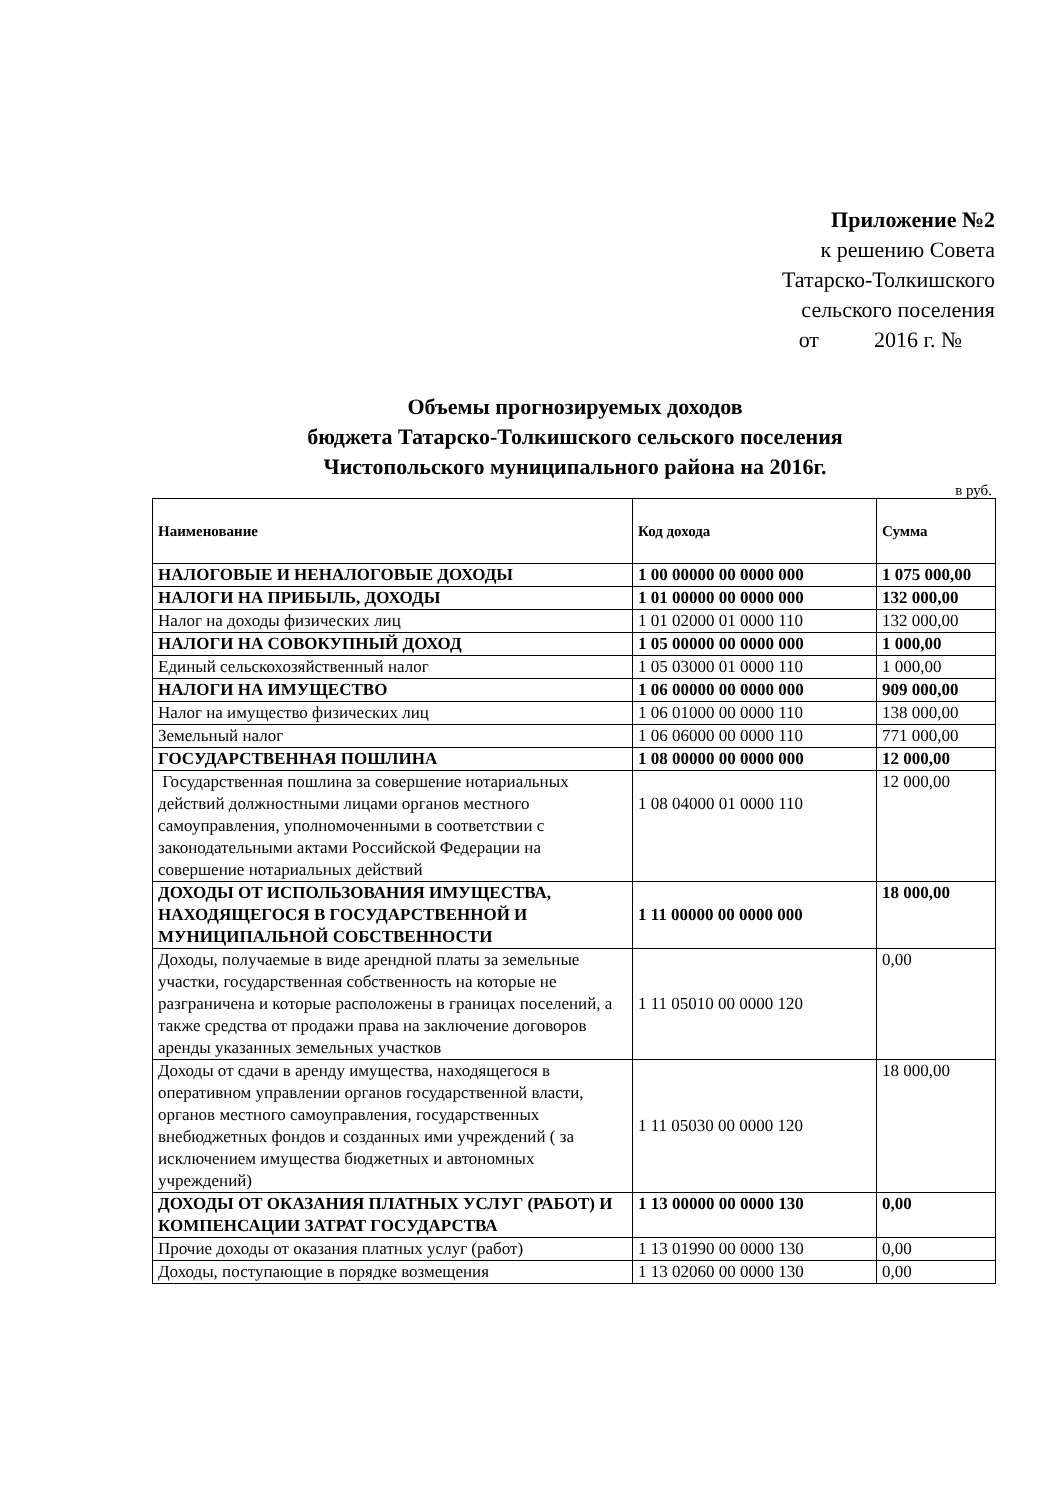Приложение №2
к решению Совета
Татарско-Толкишского
сельского поселения
от 2016 г. №
Объемы прогнозируемых доходов
бюджета Татарско-Толкишского сельского поселения
Чистопольского муниципального района на 2016г.
в руб.
| Наименование | Код дохода | Сумма |
| --- | --- | --- |
| НАЛОГОВЫЕ И НЕНАЛОГОВЫЕ ДОХОДЫ | 1 00 00000 00 0000 000 | 1 075 000,00 |
| НАЛОГИ НА ПРИБЫЛЬ, ДОХОДЫ | 1 01 00000 00 0000 000 | 132 000,00 |
| Налог на доходы физических лиц | 1 01 02000 01 0000 110 | 132 000,00 |
| НАЛОГИ НА СОВОКУПНЫЙ ДОХОД | 1 05 00000 00 0000 000 | 1 000,00 |
| Единый сельскохозяйственный налог | 1 05 03000 01 0000 110 | 1 000,00 |
| НАЛОГИ НА ИМУЩЕСТВО | 1 06 00000 00 0000 000 | 909 000,00 |
| Налог на имущество физических лиц | 1 06 01000 00 0000 110 | 138 000,00 |
| Земельный налог | 1 06 06000 00 0000 110 | 771 000,00 |
| ГОСУДАРСТВЕННАЯ ПОШЛИНА | 1 08 00000 00 0000 000 | 12 000,00 |
| Государственная пошлина за совершение нотариальных действий должностными лицами органов местного самоуправления, уполномоченными в соответствии с законодательными актами Российской Федерации на совершение нотариальных действий | 1 08 04000 01 0000 110 | 12 000,00 |
| ДОХОДЫ ОТ ИСПОЛЬЗОВАНИЯ ИМУЩЕСТВА, НАХОДЯЩЕГОСЯ В ГОСУДАРСТВЕННОЙ И МУНИЦИПАЛЬНОЙ СОБСТВЕННОСТИ | 1 11 00000 00 0000 000 | 18 000,00 |
| Доходы, получаемые в виде арендной платы за земельные участки, государственная собственность на которые не разграничена и которые расположены в границах поселений, а также средства от продажи права на заключение договоров аренды указанных земельных участков | 1 11 05010 00 0000 120 | 0,00 |
| Доходы от сдачи в аренду имущества, находящегося в оперативном управлении органов государственной власти, органов местного самоуправления, государственных внебюджетных фондов и созданных ими учреждений ( за исключением имущества бюджетных и автономных учреждений) | 1 11 05030 00 0000 120 | 18 000,00 |
| ДОХОДЫ ОТ ОКАЗАНИЯ ПЛАТНЫХ УСЛУГ (РАБОТ) И КОМПЕНСАЦИИ ЗАТРАТ ГОСУДАРСТВА | 1 13 00000 00 0000 130 | 0,00 |
| Прочие доходы от оказания платных услуг (работ) | 1 13 01990 00 0000 130 | 0,00 |
| Доходы, поступающие в порядке возмещения | 1 13 02060 00 0000 130 | 0,00 |